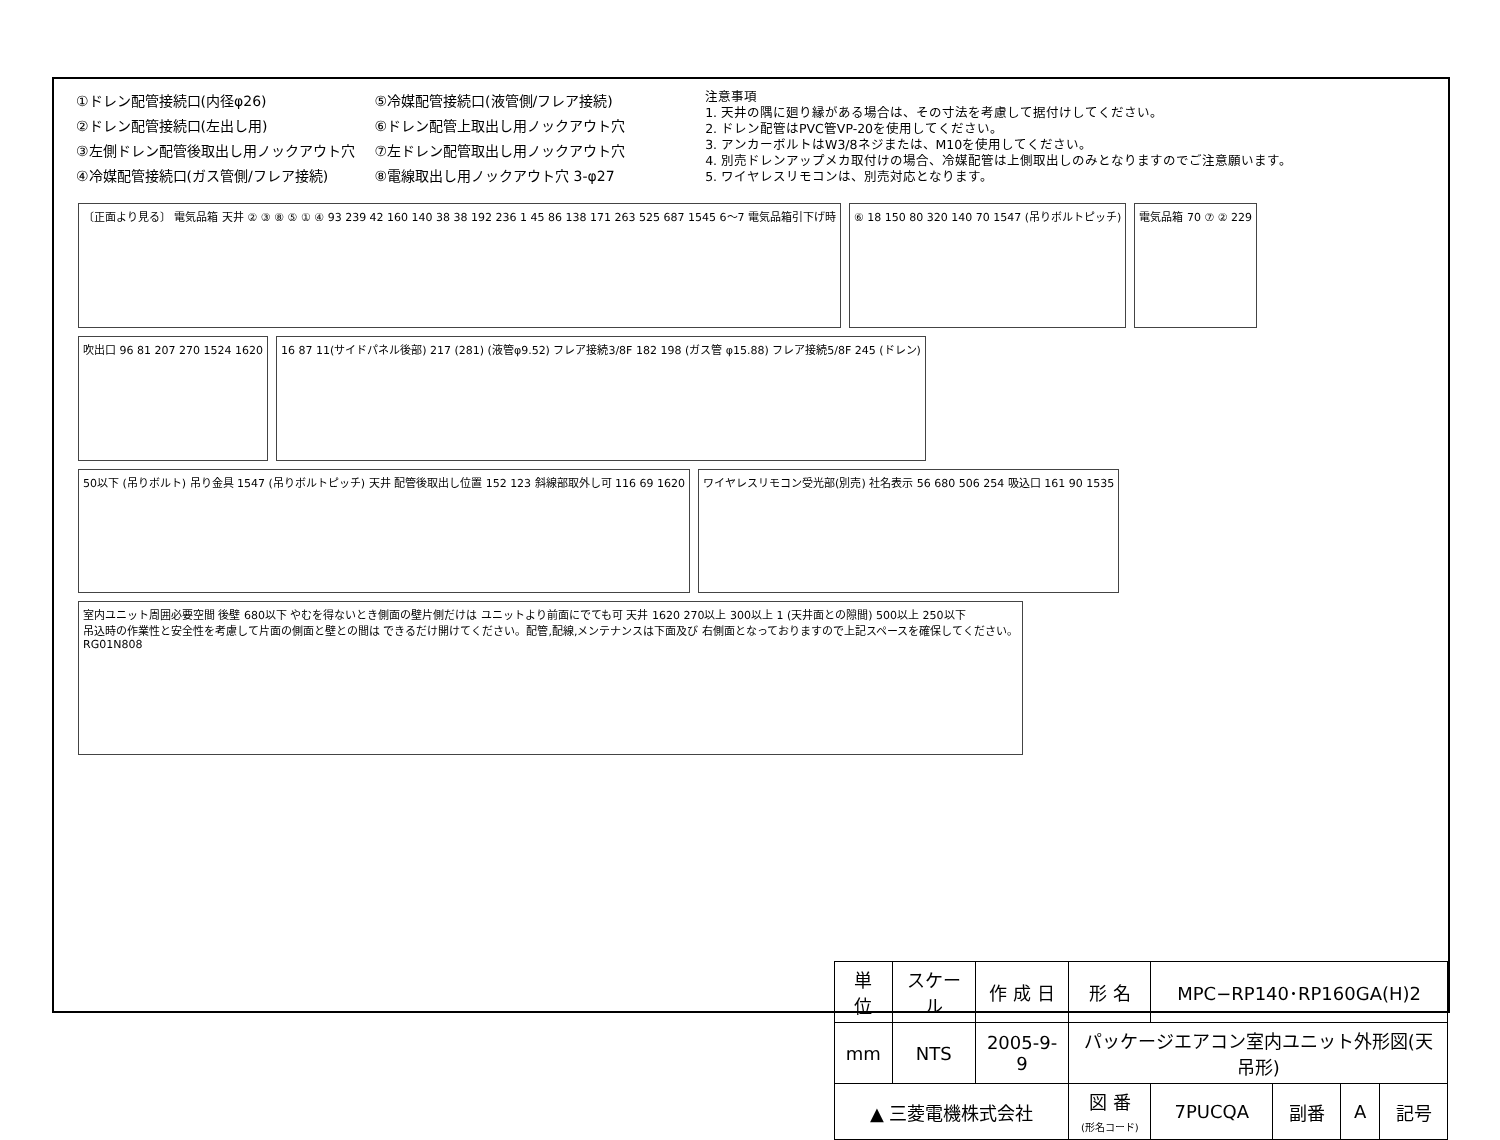①ドレン配管接続口(内径φ26)
②ドレン配管接続口(左出し用)
③左側ドレン配管後取出し用ノックアウト穴
④冷媒配管接続口(ガス管側/フレア接続)
⑤冷媒配管接続口(液管側/フレア接続)
⑥ドレン配管上取出し用ノックアウト穴
⑦左ドレン配管取出し用ノックアウト穴
⑧電線取出し用ノックアウト穴 3-φ27
注意事項
1. 天井の隅に廻り縁がある場合は、その寸法を考慮して据付けしてください。
2. ドレン配管はPVC管VP-20を使用してください。
3. アンカーボルトはW3/8ネジまたは、M10を使用してください。
4. 別売ドレンアップメカ取付けの場合、冷媒配管は上側取出しのみとなりますのでご注意願います。
5. ワイヤレスリモコンは、別売対応となります。
〔正面より見る〕 電気品箱 天井 ② ③ ⑧ ⑤ ① ④ 93 239 42 160 140 38 38 192 236 1 45 86 138 171 263 525 687 1545 6～7 電気品箱引下げ時
⑥ 18 150 80 320 140 70 1547 (吊りボルトピッチ)
電気品箱 70 ⑦ ② 229
吹出口 96 81 207 270 1524 1620
16 87 11(サイドパネル後部) 217 (281) (液管φ9.52) フレア接続3/8F 182 198 (ガス管 φ15.88) フレア接続5/8F 245 (ドレン)
50以下 (吊りボルト) 吊り金具 1547 (吊りボルトピッチ) 天井 配管後取出し位置 152 123 斜線部取外し可 116 69 1620
ワイヤレスリモコン受光部(別売) 社名表示 56 680 506 254 吸込口 161 90 1535
室内ユニット周囲必要空間 後壁 680以下 やむを得ないとき側面の壁片側だけは ユニットより前面にでても可 天井 1620 270以上 300以上 1 (天井面との隙間) 500以上 250以下
吊込時の作業性と安全性を考慮して片面の側面と壁との間は できるだけ開けてください。配管,配線,メンテナンスは下面及び 右側面となっておりますので上記スペースを確保してください。
RG01N808
| 単 位 | スケール | 作 成 日 | 形 名 | MPC−RP140･RP160GA(H)2 | | | |
| mm | NTS | 2005-9-9 | パッケージエアコン室内ユニット外形図(天吊形) | | | | |
| ▲ 三菱電機株式会社 | | | 図 番 (形名コード) | 7PUCQA | 副番 | A | 記号 |